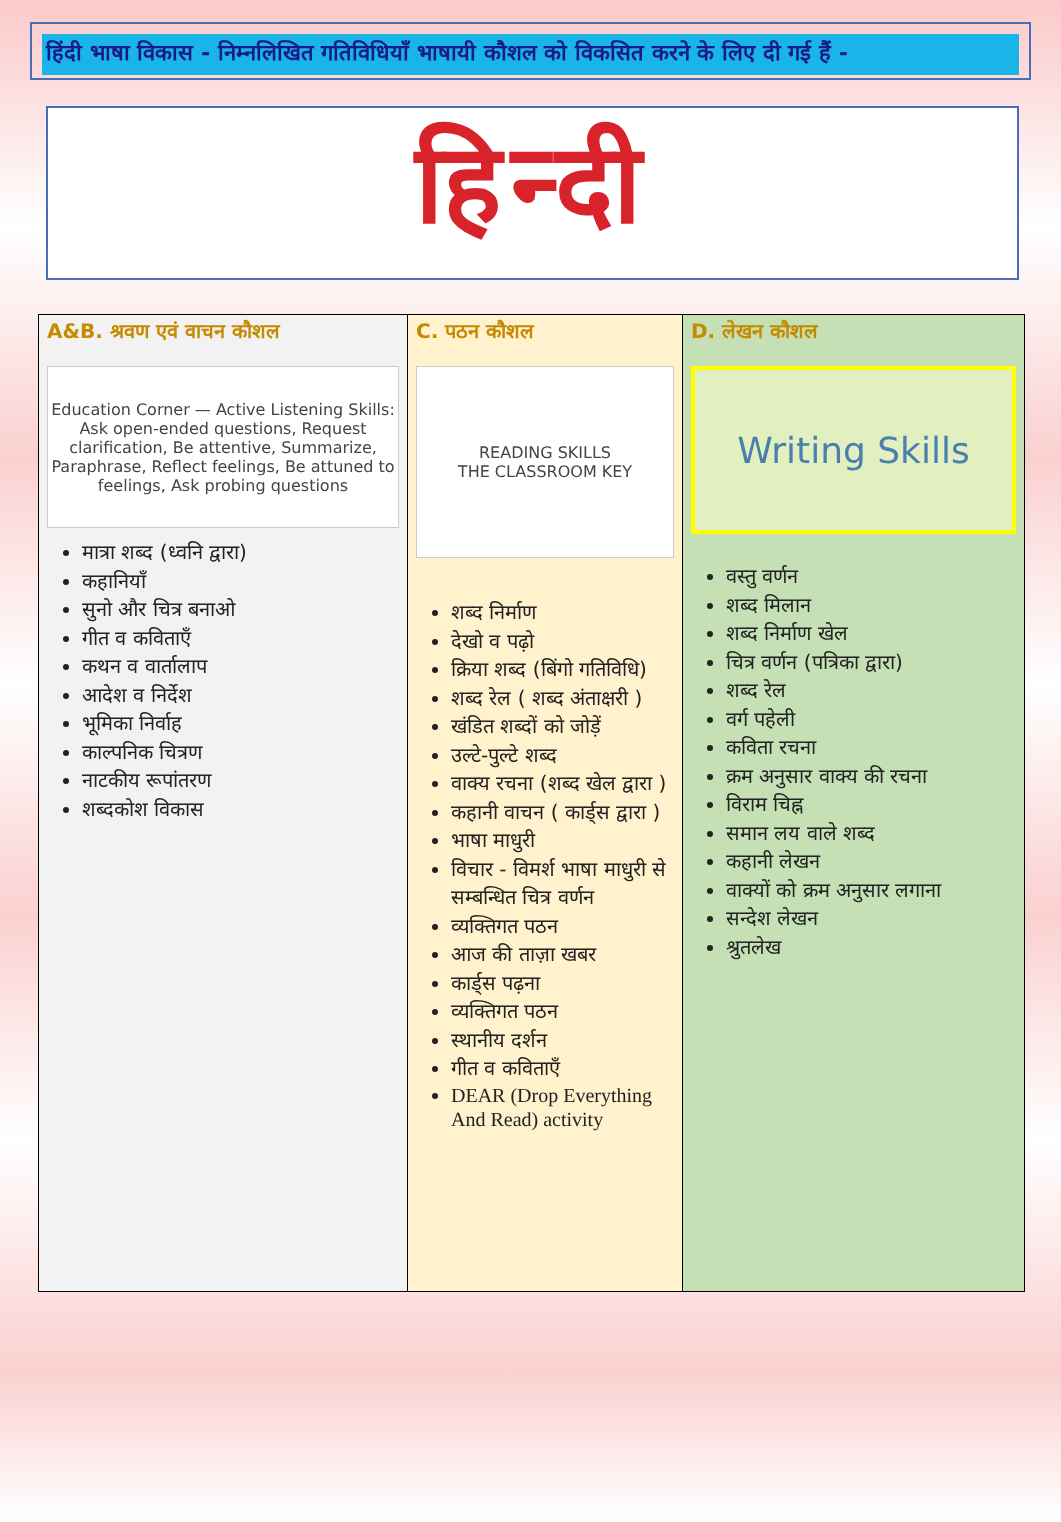हिंदी भाषा विकास - निम्नलिखित गतिविधियाँ भाषायी कौशल को विकसित करने के लिए दी गई हैं -
हिन्दी
| A&B. श्रवण एवं वाचन कौशल Education Corner — Active Listening Skills: Ask open-ended questions, Request clarification, Be attentive, Summarize, Paraphrase, Reflect feelings, Be attuned to feelings, Ask probing questions मात्रा शब्द (ध्वनि द्वारा) कहानियाँ सुनो और चित्र बनाओ गीत व कविताएँ कथन व वार्तालाप आदेश व निर्देश भूमिका निर्वाह काल्पनिक चित्रण नाटकीय रूपांतरण शब्दकोश विकास | C. पठन कौशल READING SKILLS THE CLASSROOM KEY शब्द निर्माण देखो व पढ़ो क्रिया शब्द (बिंगो गतिविधि) शब्द रेल ( शब्द अंताक्षरी ) खंडित शब्दों को जोड़ें उल्टे-पुल्टे शब्द वाक्य रचना (शब्द खेल द्वारा ) कहानी वाचन ( कार्ड्स द्वारा ) भाषा माधुरी विचार - विमर्श भाषा माधुरी से सम्बन्धित चित्र वर्णन व्यक्तिगत पठन आज की ताज़ा खबर कार्ड्स पढ़ना व्यक्तिगत पठन स्थानीय दर्शन गीत व कविताएँ DEAR (Drop Everything And Read) activity | D. लेखन कौशल Writing Skills वस्तु वर्णन शब्द मिलान शब्द निर्माण खेल चित्र वर्णन (पत्रिका द्वारा) शब्द रेल वर्ग पहेली कविता रचना क्रम अनुसार वाक्य की रचना विराम चिह्न समान लय वाले शब्द कहानी लेखन वाक्यों को क्रम अनुसार लगाना सन्देश लेखन श्रुतलेख |